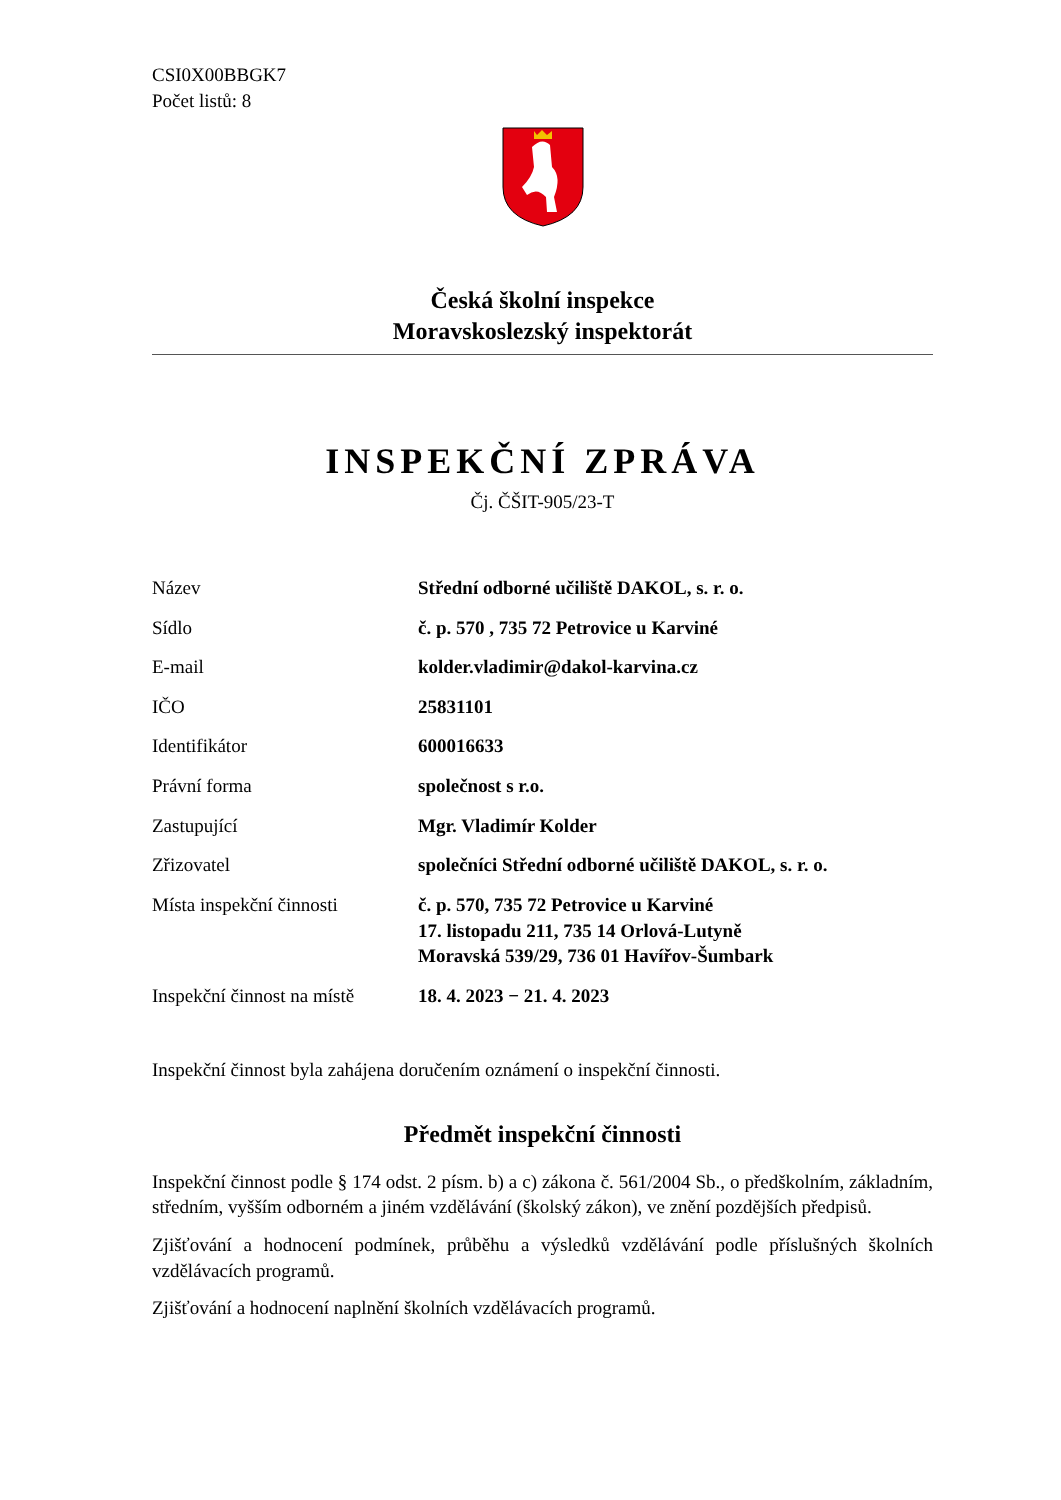CSI0X00BBGK7
Počet listů: 8
Česká školní inspekce
Moravskoslezský inspektorát
INSPEKČNÍ ZPRÁVA
Čj. ČŠIT-905/23-T
| Název | Střední odborné učiliště DAKOL, s. r. o. |
| Sídlo | č. p. 570 , 735 72 Petrovice u Karviné |
| E-mail | kolder.vladimir@dakol-karvina.cz |
| IČO | 25831101 |
| Identifikátor | 600016633 |
| Právní forma | společnost s r.o. |
| Zastupující | Mgr. Vladimír Kolder |
| Zřizovatel | společníci Střední odborné učiliště DAKOL, s. r. o. |
| Místa inspekční činnosti | č. p. 570, 735 72 Petrovice u Karviné 17. listopadu 211, 735 14 Orlová-Lutyně Moravská 539/29, 736 01 Havířov-Šumbark |
| Inspekční činnost na místě | 18. 4. 2023 − 21. 4. 2023 |
Inspekční činnost byla zahájena doručením oznámení o inspekční činnosti.
Předmět inspekční činnosti
Inspekční činnost podle § 174 odst. 2 písm. b) a c) zákona č. 561/2004 Sb., o předškolním, základním, středním, vyšším odborném a jiném vzdělávání (školský zákon), ve znění pozdějších předpisů.
Zjišťování a hodnocení podmínek, průběhu a výsledků vzdělávání podle příslušných školních vzdělávacích programů.
Zjišťování a hodnocení naplnění školních vzdělávacích programů.